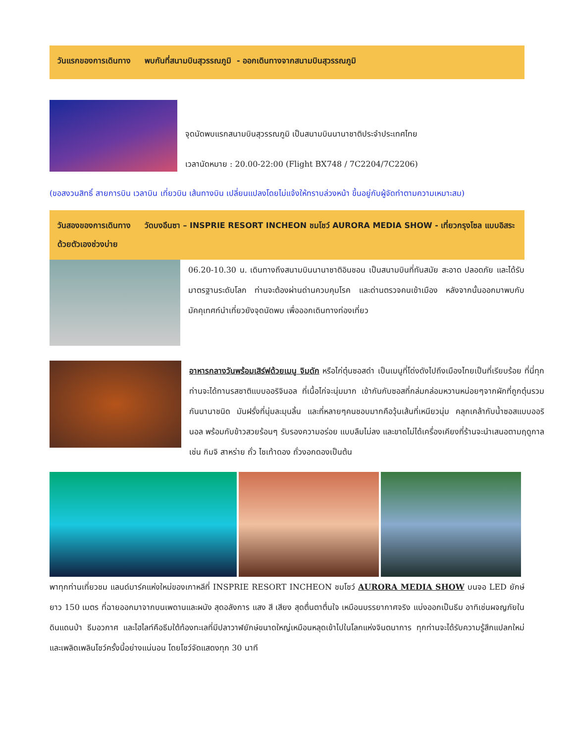วันแรกของการเดินทาง พบกันที่สนามบินสุวรรณภูมิ - ออกเดินทางจากสนามบินสุวรรณภูมิ
จุดนัดพบแรกสนามบินสุวรรณภูมิ เป็นสนามบินนานาชาติประจำประเทศไทย
เวลานัดหมาย : 20.00-22:00 (Flight BX748 / 7C2204/7C2206)
(ขอสงวนสิทธิ์ สายการบิน เวลาบิน เที่ยวบิน เส้นทางบิน เปลี่ยนแปลงโดยไม่แจ้งให้ทราบล่วงหน้า ขึ้นอยู่กับผู้จัดทำตามความเหมาะสม)
วันสองของการเดินทาง วัดบงอึนซา – INSPRIE RESORT INCHEON ชมโชว์ AURORA MEDIA SHOW - เที่ยวกรุงโซล แบบอิสระด้วยตัวเองช่วงบ่าย
06.20-10.30 น. เดินทางถึงสนามบินนานาชาติอินชอน เป็นสนามบินที่ทันสมัย สะอาด ปลอดภัย และได้รับมาตรฐานระดับโลก ท่านจะต้องผ่านด่านควบคุมโรค และด่านตรวจคนเข้าเมือง หลังจากนั้นออกมาพบกับมัคคุเทศก์นำเที่ยวยังจุดนัดพบ เพื่อออกเดินทางท่องเที่ยว
อาหารกลางวันพร้อมเสิร์ฟด้วยเมนู จิมดัก หรือไก่ตุ๋นซอสดำ เป็นเมนูที่โด่งดังไปถึงเมืองไทยเป็นที่เรียบร้อย ที่นี่ทุกท่านจะได้ทานรสชาติแบบออริจินอล ที่เนื้อไก่จะนุ่มมาก เข้ากันกับซอสที่กล่มกล่อมหวานหน่อยๆจากผักที่ถูกตุ๋นรวมกันนานาชนิด มันฝรั่งที่นุ่มละมุนลิ้น และที่หลายๆคนชอบมากคือวุ้นเส้นที่เหนียวนุ่ม คลุกเคล้ากับน้ำซอสแบบออรินอล พร้อมกับข้าวสวยร้อนๆ รับรองความอร่อย แบบลืมไม่ลง และขาดไม่ได้เครื่องเคียงที่ร้านจะนำเสนอตามฤดูกาล เช่น กิมจิ สาหร่าย ถั่ว ไชเท้าดอง ถั่วงอกดองเป็นต้น
พาทุกท่านเที่ยวชม แลนด์มาร์คแห่งใหม่ของเกาหลีที่ INSPRIE RESORT INCHEON ชมโชว์ AURORA MEDIA SHOW บนจอ LED ยักษ์ ยาว 150 เมตร ที่ฉายออกมาจากบนเพดานและผนัง สุดอลังการ แสง สี เสียง สุดตื่นตาตื่นใจ เหมือนบรรยากาศจริง แบ่งออกเป็นธีม อาทิเช่นผจญภัยในดินแดนป่า ธีมอวกาศ และไฮไลท์คือธีมใต้ท้องทะเลที่มีปลาวาฬยักษ์ขนาดใหญ่เหมือนหลุดเข้าไปในโลกแห่งจินตนาการ ทุกท่านจะได้รับความรู้สึกแปลกใหม่และเพลิดเพลินโชว์ครั้งนี้อย่างแน่นอน โดยโชว์จัดแสดงทุก 30 นาที